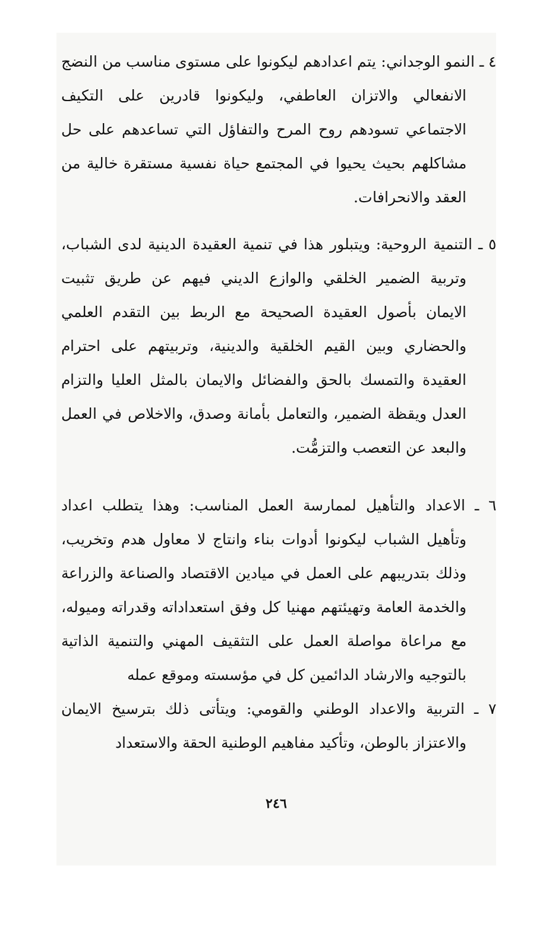٤ ـ النمو الوجداني: يتم اعدادهم ليكونوا على مستوى مناسب من النضج الانفعالي والاتزان العاطفي، وليكونوا قادرين على التكيف الاجتماعي تسودهم روح المرح والتفاؤل التي تساعدهم على حل مشاكلهم بحيث يحيوا في المجتمع حياة نفسية مستقرة خالية من العقد والانحرافات.
٥ ـ التنمية الروحية: ويتبلور هذا في تنمية العقيدة الدينية لدى الشباب، وتربية الضمير الخلقي والوازع الديني فيهم عن طريق تثبيت الايمان بأصول العقيدة الصحيحة مع الربط بين التقدم العلمي والحضاري وبين القيم الخلقية والدينية، وتربيتهم على احترام العقيدة والتمسك بالحق والفضائل والايمان بالمثل العليا والتزام العدل ويقظة الضمير، والتعامل بأمانة وصدق، والاخلاص في العمل والبعد عن التعصب والتزمُّت.
٦ ـ الاعداد والتأهيل لممارسة العمل المناسب: وهذا يتطلب اعداد وتأهيل الشباب ليكونوا أدوات بناء وانتاج لا معاول هدم وتخريب، وذلك بتدريبهم على العمل في ميادين الاقتصاد والصناعة والزراعة والخدمة العامة وتهيئتهم مهنيا كل وفق استعداداته وقدراته وميوله، مع مراعاة مواصلة العمل على التثقيف المهني والتنمية الذاتية بالتوجيه والارشاد الدائمين كل في مؤسسته وموقع عمله
٧ ـ التربية والاعداد الوطني والقومي: ويتأتى ذلك بترسيخ الايمان والاعتزاز بالوطن، وتأكيد مفاهيم الوطنية الحقة والاستعداد
٢٤٦